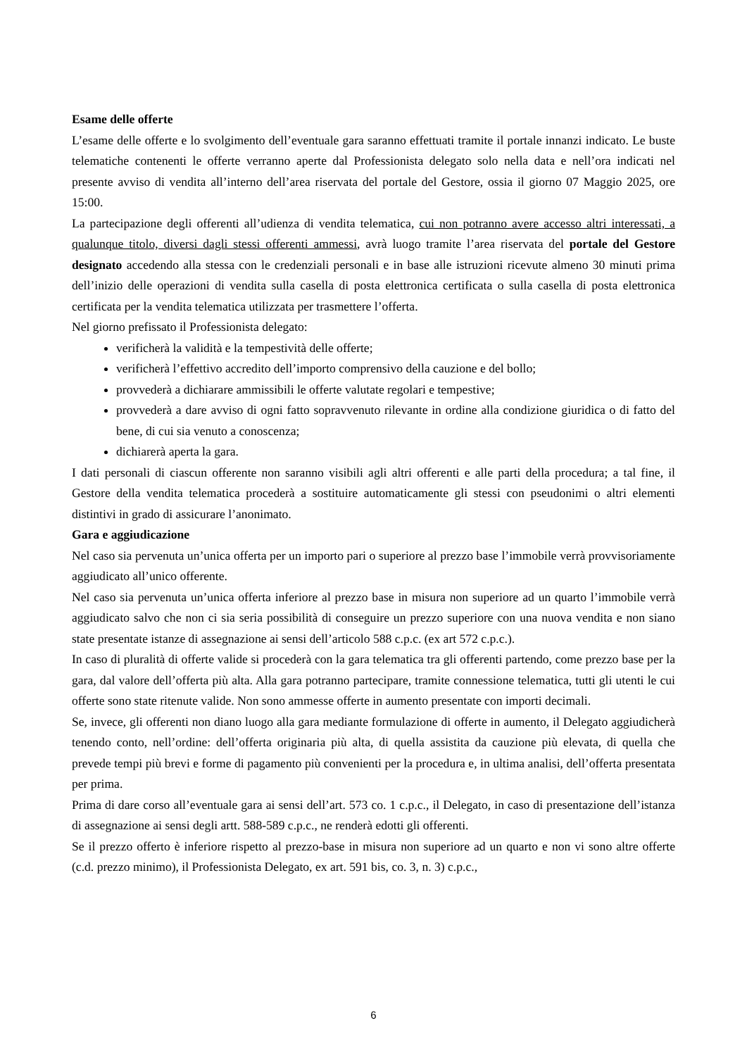Esame delle offerte
L’esame delle offerte e lo svolgimento dell’eventuale gara saranno effettuati tramite il portale innanzi indicato. Le buste telematiche contenenti le offerte verranno aperte dal Professionista delegato solo nella data e nell’ora indicati nel presente avviso di vendita all’interno dell’area riservata del portale del Gestore, ossia il giorno 07 Maggio 2025, ore 15:00.
La partecipazione degli offerenti all’udienza di vendita telematica, cui non potranno avere accesso altri interessati, a qualunque titolo, diversi dagli stessi offerenti ammessi, avrà luogo tramite l’area riservata del portale del Gestore designato accedendo alla stessa con le credenziali personali e in base alle istruzioni ricevute almeno 30 minuti prima dell’inizio delle operazioni di vendita sulla casella di posta elettronica certificata o sulla casella di posta elettronica certificata per la vendita telematica utilizzata per trasmettere l’offerta.
Nel giorno prefissato il Professionista delegato:
verificherà la validità e la tempestività delle offerte;
verificherà l’effettivo accredito dell’importo comprensivo della cauzione e del bollo;
provvederà a dichiarare ammissibili le offerte valutate regolari e tempestive;
provvederà a dare avviso di ogni fatto sopravvenuto rilevante in ordine alla condizione giuridica o di fatto del bene, di cui sia venuto a conoscenza;
dichiarerà aperta la gara.
I dati personali di ciascun offerente non saranno visibili agli altri offerenti e alle parti della procedura; a tal fine, il Gestore della vendita telematica procederà a sostituire automaticamente gli stessi con pseudonimi o altri elementi distintivi in grado di assicurare l’anonimato.
Gara e aggiudicazione
Nel caso sia pervenuta un’unica offerta per un importo pari o superiore al prezzo base l’immobile verrà provvisoriamente aggiudicato all’unico offerente.
Nel caso sia pervenuta un’unica offerta inferiore al prezzo base in misura non superiore ad un quarto l’immobile verrà aggiudicato salvo che non ci sia seria possibilità di conseguire un prezzo superiore con una nuova vendita e non siano state presentate istanze di assegnazione ai sensi dell’articolo 588 c.p.c. (ex art 572 c.p.c.).
In caso di pluralità di offerte valide si procederà con la gara telematica tra gli offerenti partendo, come prezzo base per la gara, dal valore dell’offerta più alta. Alla gara potranno partecipare, tramite connessione telematica, tutti gli utenti le cui offerte sono state ritenute valide. Non sono ammesse offerte in aumento presentate con importi decimali.
Se, invece, gli offerenti non diano luogo alla gara mediante formulazione di offerte in aumento, il Delegato aggiudicherà tenendo conto, nell’ordine: dell’offerta originaria più alta, di quella assistita da cauzione più elevata, di quella che prevede tempi più brevi e forme di pagamento più convenienti per la procedura e, in ultima analisi, dell’offerta presentata per prima.
Prima di dare corso all’eventuale gara ai sensi dell’art. 573 co. 1 c.p.c., il Delegato, in caso di presentazione dell’istanza di assegnazione ai sensi degli artt. 588-589 c.p.c., ne renderà edotti gli offerenti.
Se il prezzo offerto è inferiore rispetto al prezzo-base in misura non superiore ad un quarto e non vi sono altre offerte (c.d. prezzo minimo), il Professionista Delegato, ex art. 591 bis, co. 3, n. 3) c.p.c.,
6